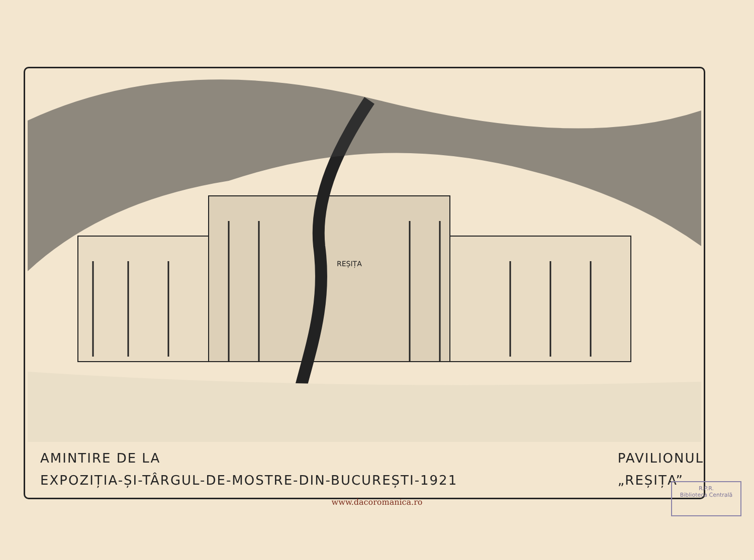REȘIȚA
AMINTIRE DE LA
EXPOZIȚIA-ȘI-TÂRGUL-DE-MOSTRE-DIN-BUCUREȘTI-1921
PAVILIONUL
„REȘIȚA”
R.P.R.
Biblioteca Centrală
www.dacoromanica.ro